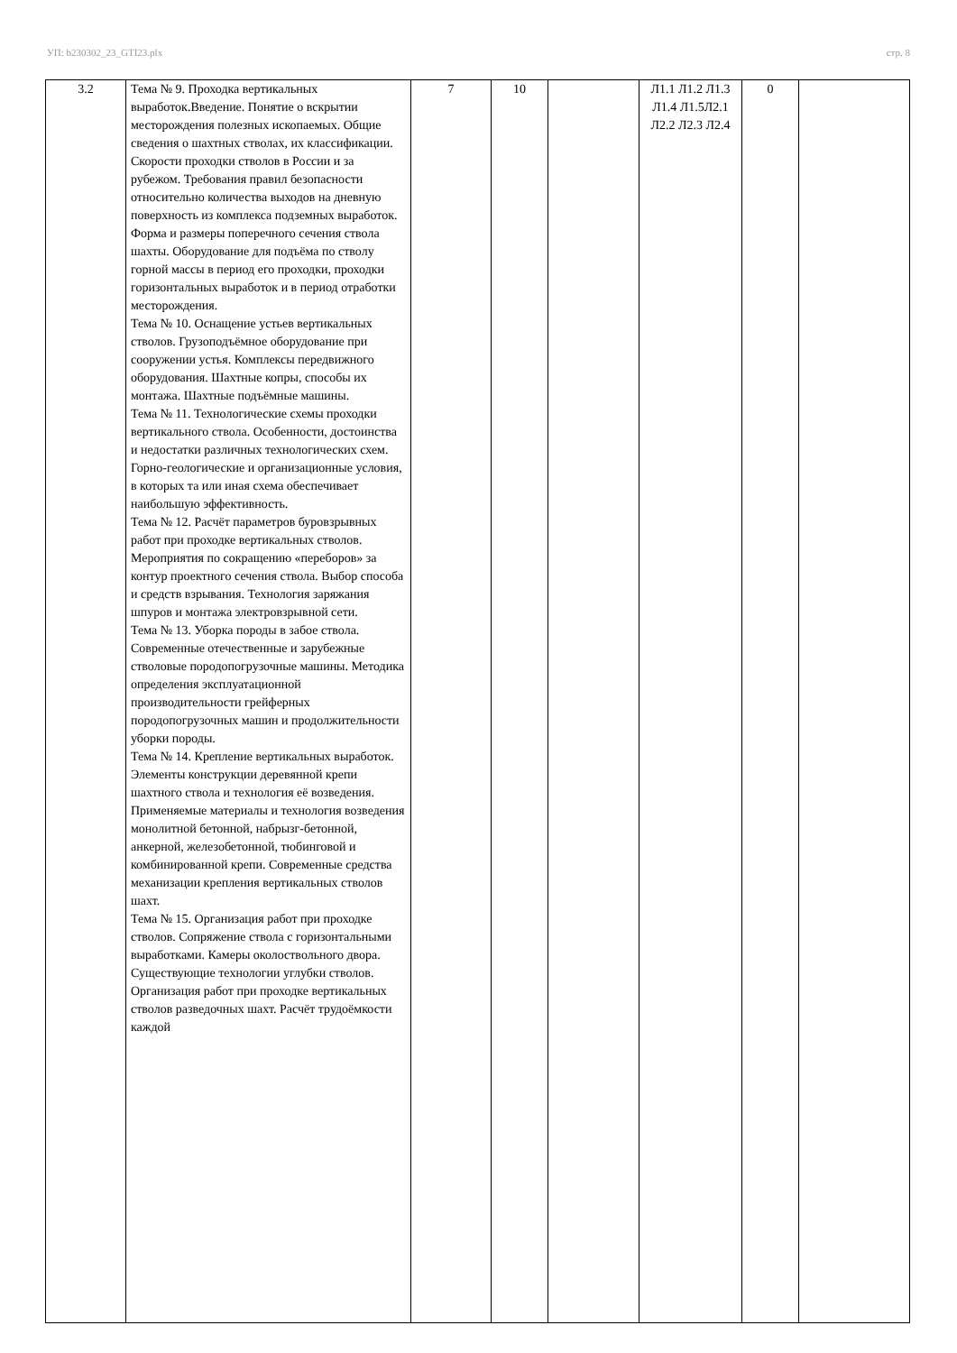УП: b230302_23_GTI23.plx стр. 8
| 3.2 | Тема № 9. Проходка вертикальных выработок.Введение. Понятие о вскрытии месторождения полезных ископаемых. Общие сведения о шахтных стволах, их классификации. Скорости проходки стволов в России и за рубежом. Требования правил безопасности относительно количества выходов на дневную поверхность из комплекса подземных выработок. Форма и размеры поперечного сечения ствола шахты. Оборудование для подъёма по стволу горной массы в период его проходки, проходки горизонтальных выработок и в период отработки месторождения. Тема № 10. Оснащение устьев вертикальных стволов. Грузоподъёмное оборудование при сооружении устья. Комплексы передвижного оборудования. Шахтные копры, способы их монтажа. Шахтные подъёмные машины. Тема № 11. Технологические схемы проходки вертикального ствола. Особенности, достоинства и недостатки различных технологических схем. Горно-геологические и организационные условия, в которых та или иная схема обеспечивает наибольшую эффективность. Тема № 12. Расчёт параметров буровзрывных работ при проходке вертикальных стволов. Мероприятия по сокращению «переборов» за контур проектного сечения ствола. Выбор способа и средств взрывания. Технология заряжания шпуров и монтажа электровзрывной сети. Тема № 13. Уборка породы в забое ствола. Современные отечественные и зарубежные стволовые породопогрузочные машины. Методика определения эксплуатационной производительности грейферных породопогрузочных машин и продолжительности уборки породы. Тема № 14. Крепление вертикальных выработок. Элементы конструкции деревянной крепи шахтного ствола и технология её возведения. Применяемые материалы и технология возведения монолитной бетонной, набрызг-бетонной, анкерной, железобетонной, тюбинговой и комбинированной крепи. Современные средства механизации крепления вертикальных стволов шахт. Тема № 15. Организация работ при проходке стволов. Сопряжение ствола с горизонтальными выработками. Камеры околоствольного двора. Существующие технологии углубки стволов. Организация работ при проходке вертикальных стволов разведочных шахт. Расчёт трудоёмкости каждой | 7 | 10 | | Л1.1 Л1.2 Л1.3 Л1.4 Л1.5Л2.1 Л2.2 Л2.3 Л2.4 | 0 | |